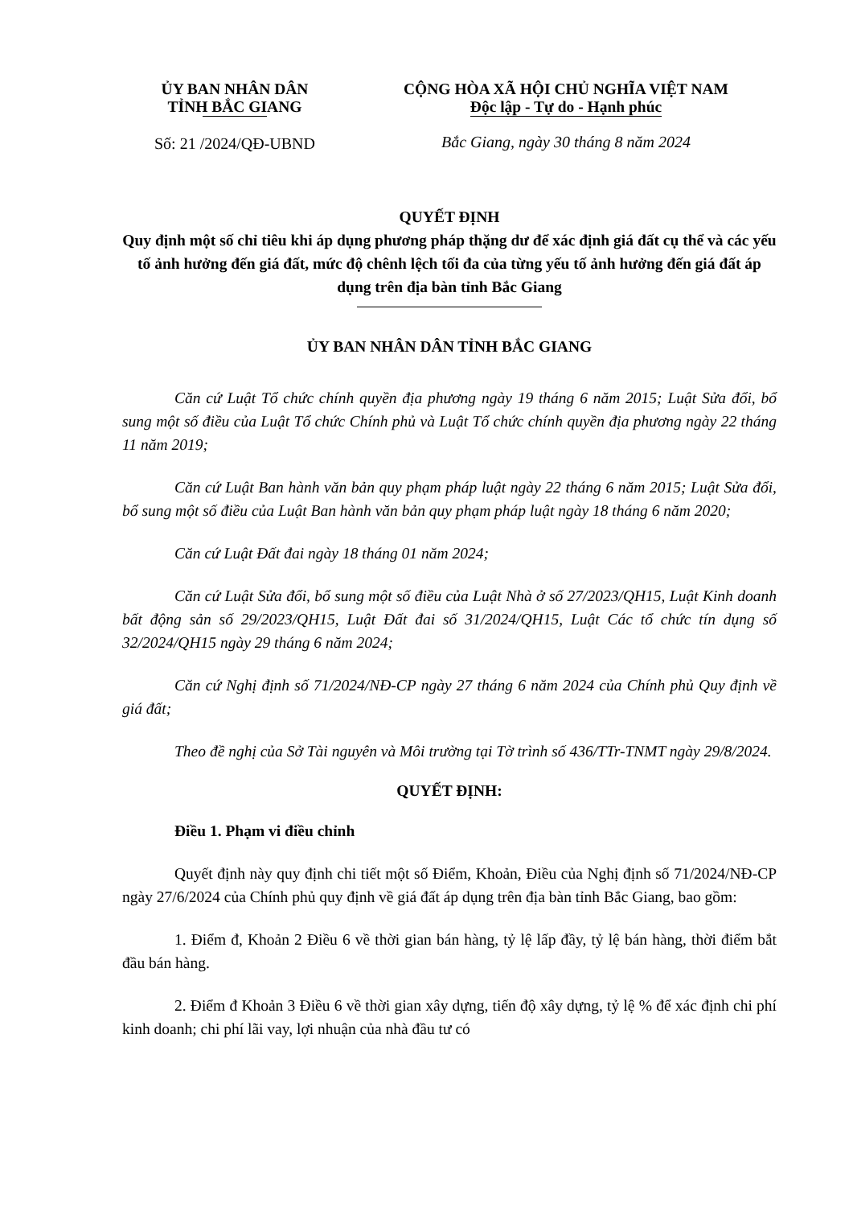ỦY BAN NHÂN DÂN
TỈNH BẮC GIANG
Số: 21 /2024/QĐ-UBND
CỘNG HÒA XÃ HỘI CHỦ NGHĨA VIỆT NAM
Độc lập - Tự do - Hạnh phúc
Bắc Giang, ngày 30 tháng 8 năm 2024
QUYẾT ĐỊNH
Quy định một số chỉ tiêu khi áp dụng phương pháp thặng dư để xác định giá đất cụ thể và các yếu tố ảnh hưởng đến giá đất, mức độ chênh lệch tối đa của từng yếu tố ảnh hưởng đến giá đất áp dụng trên địa bàn tỉnh Bắc Giang
ỦY BAN NHÂN DÂN TỈNH BẮC GIANG
Căn cứ Luật Tổ chức chính quyền địa phương ngày 19 tháng 6 năm 2015; Luật Sửa đổi, bổ sung một số điều của Luật Tổ chức Chính phủ và Luật Tổ chức chính quyền địa phương ngày 22 tháng 11 năm 2019;
Căn cứ Luật Ban hành văn bản quy phạm pháp luật ngày 22 tháng 6 năm 2015; Luật Sửa đổi, bổ sung một số điều của Luật Ban hành văn bản quy phạm pháp luật ngày 18 tháng 6 năm 2020;
Căn cứ Luật Đất đai ngày 18 tháng 01 năm 2024;
Căn cứ Luật Sửa đổi, bổ sung một số điều của Luật Nhà ở số 27/2023/QH15, Luật Kinh doanh bất động sản số 29/2023/QH15, Luật Đất đai số 31/2024/QH15, Luật Các tổ chức tín dụng số 32/2024/QH15 ngày 29 tháng 6 năm 2024;
Căn cứ Nghị định số 71/2024/NĐ-CP ngày 27 tháng 6 năm 2024 của Chính phủ Quy định về giá đất;
Theo đề nghị của Sở Tài nguyên và Môi trường tại Tờ trình số 436/TTr-TNMT ngày 29/8/2024.
QUYẾT ĐỊNH:
Điều 1. Phạm vi điều chỉnh
Quyết định này quy định chi tiết một số Điểm, Khoản, Điều của Nghị định số 71/2024/NĐ-CP ngày 27/6/2024 của Chính phủ quy định về giá đất áp dụng trên địa bàn tỉnh Bắc Giang, bao gồm:
1. Điểm đ, Khoản 2 Điều 6 về thời gian bán hàng, tỷ lệ lấp đầy, tỷ lệ bán hàng, thời điểm bắt đầu bán hàng.
2. Điểm đ Khoản 3 Điều 6 về thời gian xây dựng, tiến độ xây dựng, tỷ lệ % để xác định chi phí kinh doanh; chi phí lãi vay, lợi nhuận của nhà đầu tư có